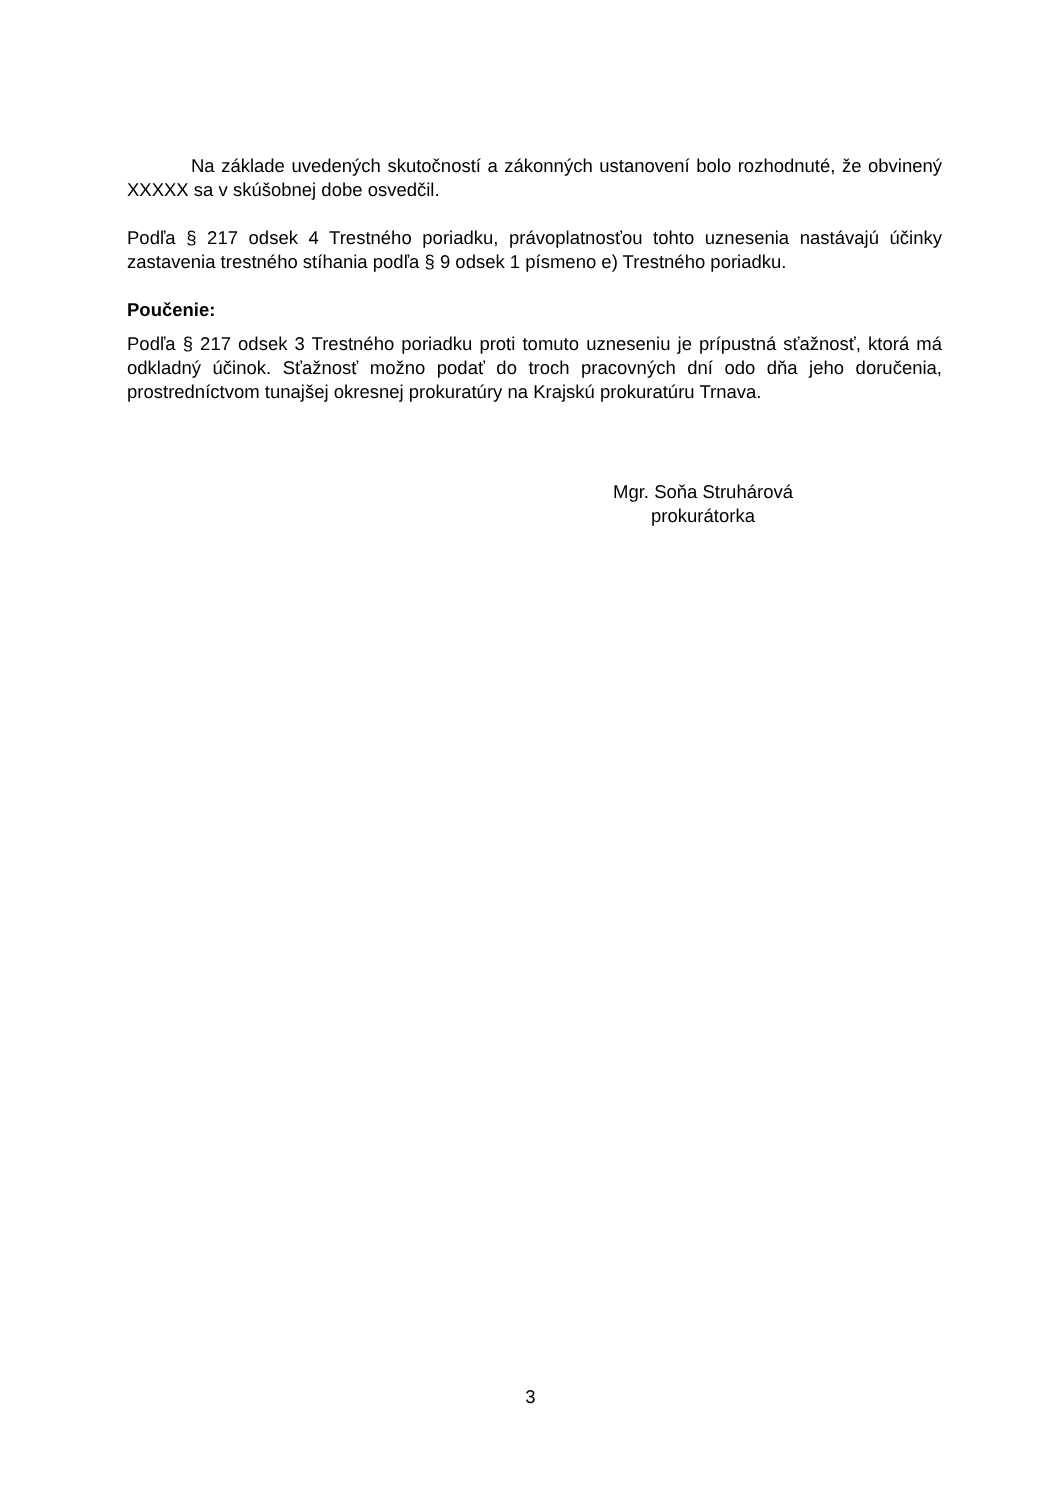Na základe uvedených skutočností a zákonných ustanovení bolo rozhodnuté, že obvinený XXXXX sa v skúšobnej dobe osvedčil.
Podľa § 217 odsek 4 Trestného poriadku, právoplatnosťou tohto uznesenia nastávajú účinky zastavenia trestného stíhania podľa § 9 odsek 1 písmeno e) Trestného poriadku.
Poučenie:
Podľa § 217 odsek 3 Trestného poriadku proti tomuto uzneseniu je prípustná sťažnosť, ktorá má odkladný účinok. Sťažnosť možno podať do troch pracovných dní odo dňa jeho doručenia, prostredníctvom tunajšej okresnej prokuratúry na Krajskú prokuratúru Trnava.
Mgr. Soňa Struhárová
prokurátorka
3